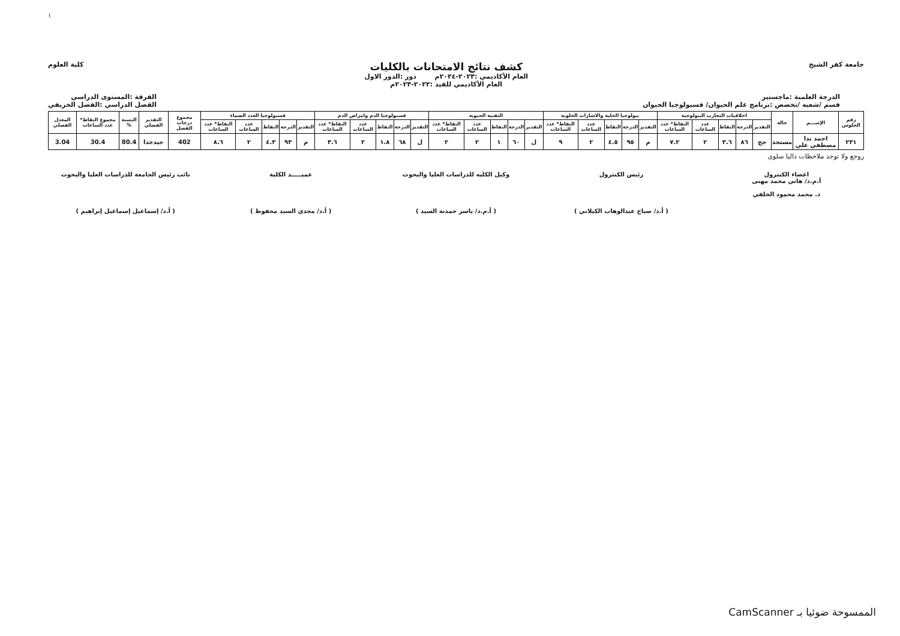١
جامعة كفر الشيخ
كشف نتائج الامتحانات بالكليات
العام الأكاديمي :٢٠٢٣-٢٠٢٤م دور :الدور الاول
العام الأكاديمي للقيد :٢٠٢٢-٢٠٢٣م
كلية العلوم
الدرجة العلمية :ماجستير
قسم /شعبه /تخصص :برنامج علم الحيوان/ فسيولوجيا الحيوان
الفرقة :المستوى الدراسي
الفصل الدراسي :الفصل الخريفي
| رقم الجلوس | الإســـم | حالة | اخلاقيات التجارب البيولوجية | | | | | بيولوجيا الخلية والاشارات الخلوية | | | | | التقنية الحيوية | | | | | فسيولوجيا الدم وامراض الدم | | | | | فسيولوجيا الغدد الصماء | | | | | مجموع درجات الفصل | التقدير الفصلي | النسبة % | مجموع النقاط* عدد الساعات | المعدل الفصلي |
| --- | --- | --- | --- | --- | --- | --- | --- | --- | --- | --- | --- | --- | --- | --- | --- | --- | --- | --- | --- | --- | --- | --- | --- | --- | --- | --- | --- | --- | --- | --- | --- | --- |
| | | | التقدير | الدرجة | النقاط | عدد الساعات | النقاط* عدد الساعات | التقدير | الدرجة | النقاط | عدد الساعات | النقاط* عدد الساعات | التقدير | الدرجة | النقاط | عدد الساعات | النقاط* عدد الساعات | التقدير | الدرجة | النقاط | عدد الساعات | النقاط* عدد الساعات | التقدير | الدرجة | النقاط | عدد الساعات | النقاط* عدد الساعات | | | | | |
| ٢٣١ | احمد ندا مصطفي علي | مستجد | جج | ٨٦ | ٣.٦ | ٢ | ٧.٢ | م | ٩٥ | ٤.٥ | ٢ | ٩ | ل | ٦٠ | ١ | ٢ | ٢ | ل | ٦٨ | ١.٨ | ٢ | ٣.٦ | م | ٩٣ | ٤.٣ | ٢ | ٨.٦ | 402 | جيدجدا | 80.4 | 30.4 | 3.04 |
روجع ولا توجد ملاحظات داليا سلوى
اعضاء الكنترول
أ.م.د/ هاني محمد مهنى
د. محمد محمود الخلفي
رئيس الكنترول
( أ.د/ صباح عبدالوهاب الكيلاني )
وكيل الكليه للدراسات العليا والبحوث
( أ.م.د/ ياسر حمدته السيد )
عميـــــد الكلية
( أ.د/ مجدي السيد محفوظ )
نائب رئيس الجامعة للدراسات العليا والبحوث
( أ.د/ إسماعيل إسماعيل إبراهيم )
الممسوحة ضوئيا بـ CamScanner